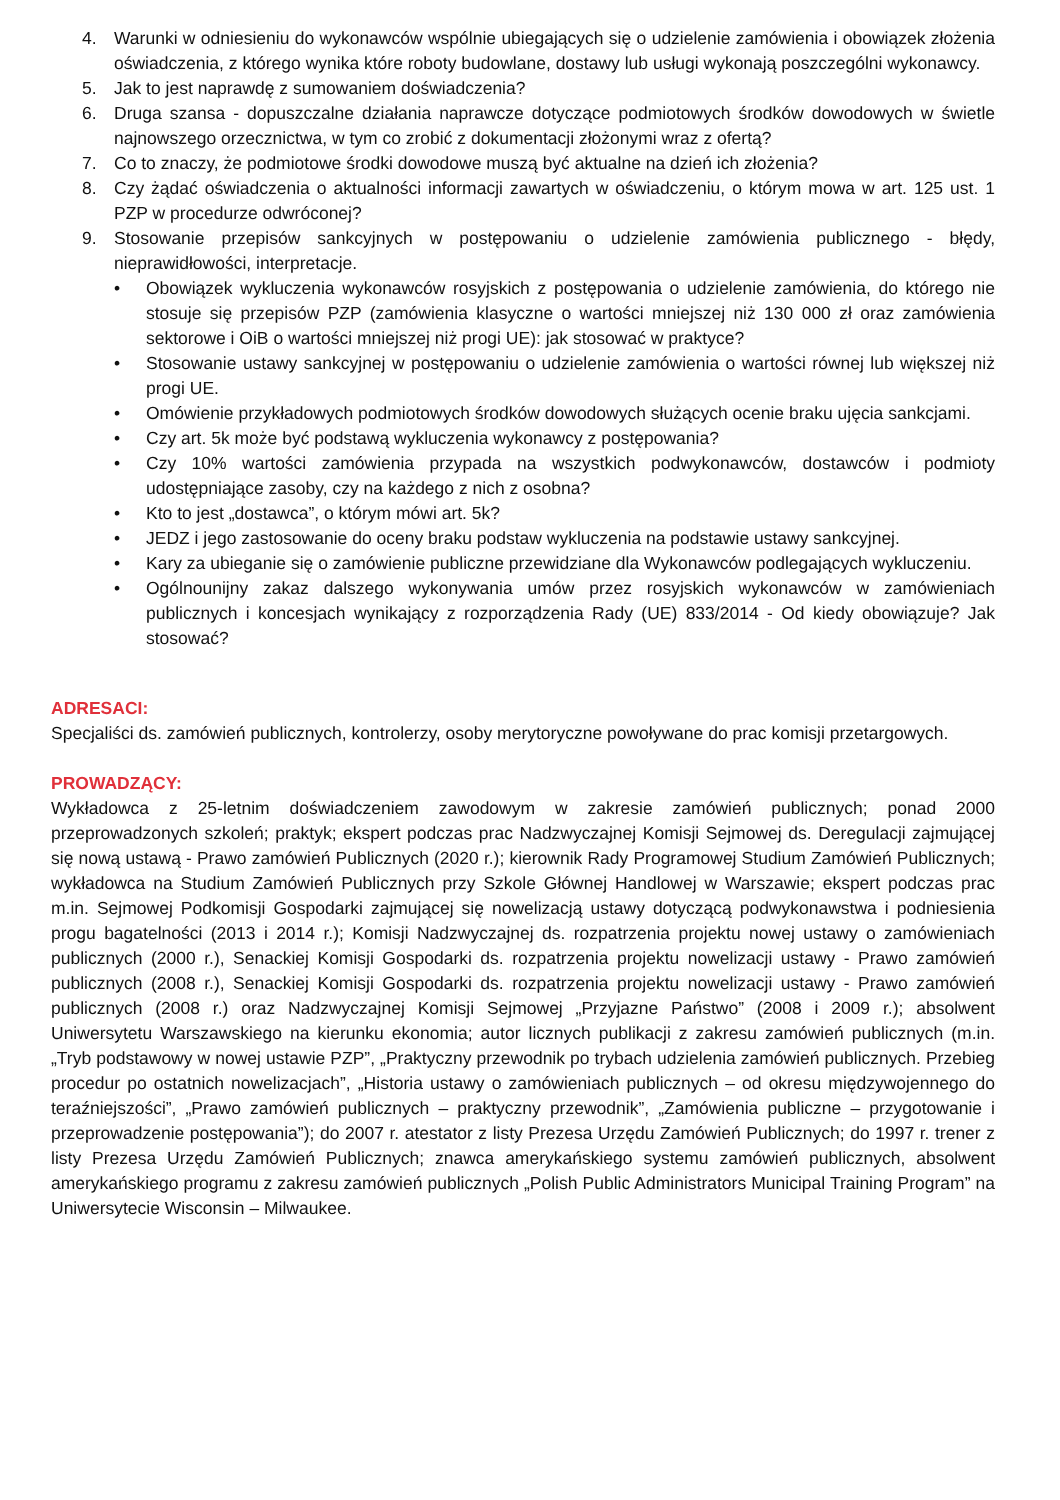4. Warunki w odniesieniu do wykonawców wspólnie ubiegających się o udzielenie zamówienia i obowiązek złożenia oświadczenia, z którego wynika które roboty budowlane, dostawy lub usługi wykonają poszczególni wykonawcy.
5. Jak to jest naprawdę z sumowaniem doświadczenia?
6. Druga szansa - dopuszczalne działania naprawcze dotyczące podmiotowych środków dowodowych w świetle najnowszego orzecznictwa, w tym co zrobić z dokumentacji złożonymi wraz z ofertą?
7. Co to znaczy, że podmiotowe środki dowodowe muszą być aktualne na dzień ich złożenia?
8. Czy żądać oświadczenia o aktualności informacji zawartych w oświadczeniu, o którym mowa w art. 125 ust. 1 PZP w procedurze odwróconej?
9. Stosowanie przepisów sankcyjnych w postępowaniu o udzielenie zamówienia publicznego - błędy, nieprawidłowości, interpretacje.
• Obowiązek wykluczenia wykonawców rosyjskich z postępowania o udzielenie zamówienia, do którego nie stosuje się przepisów PZP (zamówienia klasyczne o wartości mniejszej niż 130 000 zł oraz zamówienia sektorowe i OiB o wartości mniejszej niż progi UE): jak stosować w praktyce?
• Stosowanie ustawy sankcyjnej w postępowaniu o udzielenie zamówienia o wartości równej lub większej niż progi UE.
• Omówienie przykładowych podmiotowych środków dowodowych służących ocenie braku ujęcia sankcjami.
• Czy art. 5k może być podstawą wykluczenia wykonawcy z postępowania?
• Czy 10% wartości zamówienia przypada na wszystkich podwykonawców, dostawców i podmioty udostępniające zasoby, czy na każdego z nich z osobna?
• Kto to jest „dostawca”, o którym mówi art. 5k?
• JEDZ i jego zastosowanie do oceny braku podstaw wykluczenia na podstawie ustawy sankcyjnej.
• Kary za ubieganie się o zamówienie publiczne przewidziane dla Wykonawców podlegających wykluczeniu.
• Ogólnounijny zakaz dalszego wykonywania umów przez rosyjskich wykonawców w zamówieniach publicznych i koncesjach wynikający z rozporządzenia Rady (UE) 833/2014 - Od kiedy obowiązuje? Jak stosować?
ADRESACI:
Specjaliści ds. zamówień publicznych, kontrolerzy, osoby merytoryczne powoływane do prac komisji przetargowych.
PROWADZĄCY:
Wykładowca z 25-letnim doświadczeniem zawodowym w zakresie zamówień publicznych; ponad 2000 przeprowadzonych szkoleń; praktyk; ekspert podczas prac Nadzwyczajnej Komisji Sejmowej ds. Deregulacji zajmującej się nową ustawą - Prawo zamówień Publicznych (2020 r.); kierownik Rady Programowej Studium Zamówień Publicznych; wykładowca na Studium Zamówień Publicznych przy Szkole Głównej Handlowej w Warszawie; ekspert podczas prac m.in. Sejmowej Podkomisji Gospodarki zajmującej się nowelizacją ustawy dotyczącą podwykonawstwa i podniesienia progu bagatelności (2013 i 2014 r.); Komisji Nadzwyczajnej ds. rozpatrzenia projektu nowej ustawy o zamówieniach publicznych (2000 r.), Senackiej Komisji Gospodarki ds. rozpatrzenia projektu nowelizacji ustawy - Prawo zamówień publicznych (2008 r.), Senackiej Komisji Gospodarki ds. rozpatrzenia projektu nowelizacji ustawy - Prawo zamówień publicznych (2008 r.) oraz Nadzwyczajnej Komisji Sejmowej „Przyjazne Państwo” (2008 i 2009 r.); absolwent Uniwersytetu Warszawskiego na kierunku ekonomia; autor licznych publikacji z zakresu zamówień publicznych (m.in. „Tryb podstawowy w nowej ustawie PZP”, „Praktyczny przewodnik po trybach udzielenia zamówień publicznych. Przebieg procedur po ostatnich nowelizacjach”, „Historia ustawy o zamówieniach publicznych – od okresu międzywojennego do teraźniejszości”, „Prawo zamówień publicznych – praktyczny przewodnik”, „Zamówienia publiczne – przygotowanie i przeprowadzenie postępowania”); do 2007 r. atestator z listy Prezesa Urzędu Zamówień Publicznych; do 1997 r. trener z listy Prezesa Urzędu Zamówień Publicznych; znawca amerykańskiego systemu zamówień publicznych, absolwent amerykańskiego programu z zakresu zamówień publicznych „Polish Public Administrators Municipal Training Program” na Uniwersytecie Wisconsin – Milwaukee.